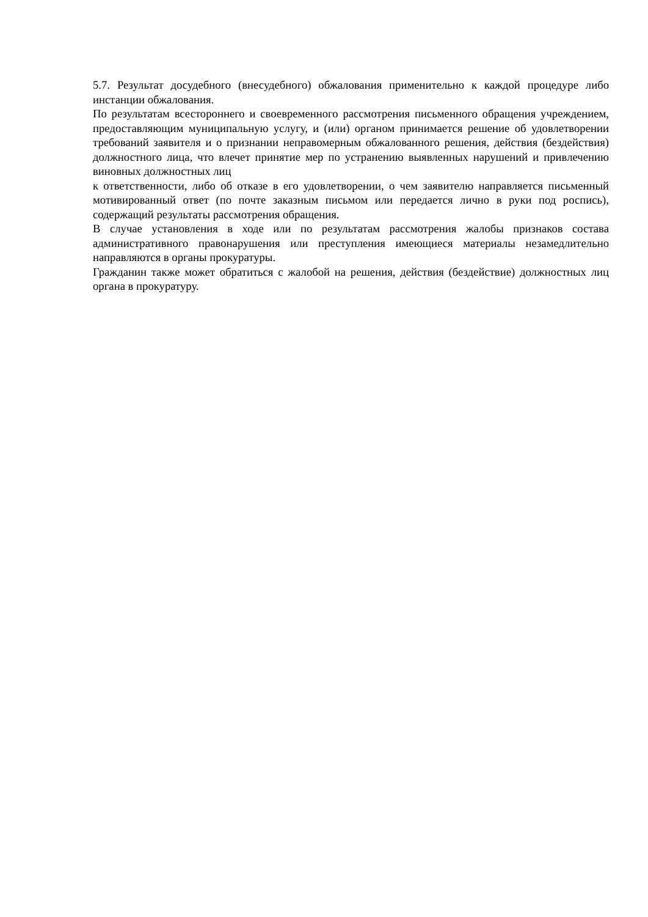5.7. Результат досудебного (внесудебного) обжалования применительно к каждой процедуре либо инстанции обжалования.
По результатам всестороннего и своевременного рассмотрения письменного обращения учреждением, предоставляющим муниципальную услугу, и (или) органом принимается решение об удовлетворении требований заявителя и о признании неправомерным обжалованного решения, действия (бездействия) должностного лица, что влечет принятие мер по устранению выявленных нарушений и привлечению виновных должностных лиц
к ответственности, либо об отказе в его удовлетворении, о чем заявителю направляется письменный мотивированный ответ (по почте заказным письмом или передается лично в руки под роспись), содержащий результаты рассмотрения обращения.
В случае установления в ходе или по результатам рассмотрения жалобы признаков состава административного правонарушения или преступления имеющиеся материалы незамедлительно направляются в органы прокуратуры.
Гражданин также может обратиться с жалобой на решения, действия (бездействие) должностных лиц органа в прокуратуру.